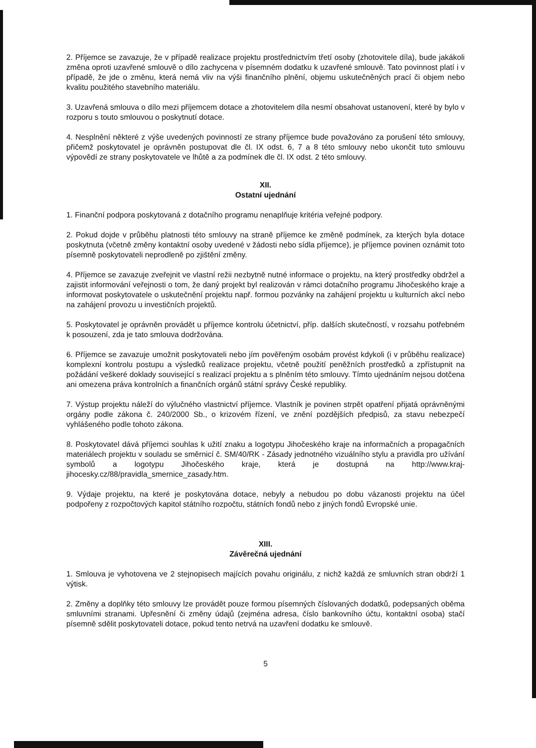2. Příjemce se zavazuje, že v případě realizace projektu prostřednictvím třetí osoby (zhotovitele díla), bude jakákoli změna oproti uzavřené smlouvě o dílo zachycena v písemném dodatku k uzavřené smlouvě. Tato povinnost platí i v případě, že jde o změnu, která nemá vliv na výši finančního plnění, objemu uskutečněných prací či objem nebo kvalitu použitého stavebního materiálu.
3. Uzavřená smlouva o dílo mezi příjemcem dotace a zhotovitelem díla nesmí obsahovat ustanovení, které by bylo v rozporu s touto smlouvou o poskytnutí dotace.
4. Nesplnění některé z výše uvedených povinností ze strany příjemce bude považováno za porušení této smlouvy, přičemž poskytovatel je oprávněn postupovat dle čl. IX odst. 6, 7 a 8 této smlouvy nebo ukončit tuto smlouvu výpovědí ze strany poskytovatele ve lhůtě a za podmínek dle čl. IX odst. 2 této smlouvy.
XII.
Ostatní ujednání
1. Finanční podpora poskytovaná z dotačního programu nenaplňuje kritéria veřejné podpory.
2. Pokud dojde v průběhu platnosti této smlouvy na straně příjemce ke změně podmínek, za kterých byla dotace poskytnuta (včetně změny kontaktní osoby uvedené v žádosti nebo sídla příjemce), je příjemce povinen oznámit toto písemně poskytovateli neprodleně po zjištění změny.
4. Příjemce se zavazuje zveřejnit ve vlastní režii nezbytně nutné informace o projektu, na který prostředky obdržel a zajistit informování veřejnosti o tom, že daný projekt byl realizován v rámci dotačního programu Jihočeského kraje a informovat poskytovatele o uskutečnění projektu např. formou pozvánky na zahájení projektu u kulturních akcí nebo na zahájení provozu u investičních projektů.
5. Poskytovatel je oprávněn provádět u příjemce kontrolu účetnictví, příp. dalších skutečností, v rozsahu potřebném k posouzení, zda je tato smlouva dodržována.
6. Příjemce se zavazuje umožnit poskytovateli nebo jím pověřeným osobám provést kdykoli (i v průběhu realizace) komplexní kontrolu postupu a výsledků realizace projektu, včetně použití peněžních prostředků a zpřístupnit na požádání veškeré doklady související s realizací projektu a s plněním této smlouvy. Tímto ujednáním nejsou dotčena ani omezena práva kontrolních a finančních orgánů státní správy České republiky.
7. Výstup projektu náleží do výlučného vlastnictví příjemce. Vlastník je povinen strpět opatření přijatá oprávněnými orgány podle zákona č. 240/2000 Sb., o krizovém řízení, ve znění pozdějších předpisů, za stavu nebezpečí vyhlášeného podle tohoto zákona.
8. Poskytovatel dává příjemci souhlas k užití znaku a logotypu Jihočeského kraje na informačních a propagačních materiálech projektu v souladu se směrnicí č. SM/40/RK - Zásady jednotného vizuálního stylu a pravidla pro užívání symbolů a logotypu Jihočeského kraje, která je dostupná na http://www.kraj-jihocesky.cz/88/pravidla_smernice_zasady.htm.
9. Výdaje projektu, na které je poskytována dotace, nebyly a nebudou po dobu vázanosti projektu na účel podpořeny z rozpočtových kapitol státního rozpočtu, státních fondů nebo z jiných fondů Evropské unie.
XIII.
Závěrečná ujednání
1. Smlouva je vyhotovena ve 2 stejnopisech majících povahu originálu, z nichž každá ze smluvních stran obdrží 1 výtisk.
2. Změny a doplňky této smlouvy lze provádět pouze formou písemných číslovaných dodatků, podepsaných oběma smluvními stranami. Upřesnění či změny údajů (zejména adresa, číslo bankovního účtu, kontaktní osoba) stačí písemně sdělit poskytovateli dotace, pokud tento netrvá na uzavření dodatku ke smlouvě.
5